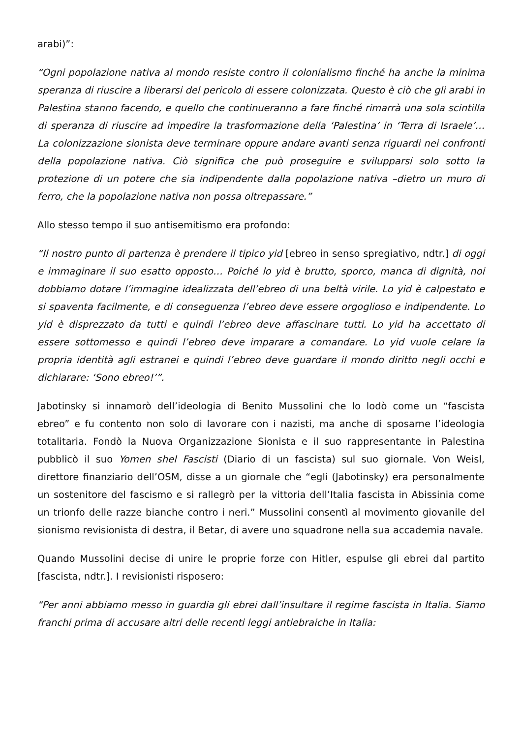arabi)”:
“Ogni popolazione nativa al mondo resiste contro il colonialismo finché ha anche la minima speranza di riuscire a liberarsi del pericolo di essere colonizzata. Questo è ciò che gli arabi in Palestina stanno facendo, e quello che continueranno a fare finché rimarrà una sola scintilla di speranza di riuscire ad impedire la trasformazione della ‘Palestina’ in ‘Terra di Israele’… La colonizzazione sionista deve terminare oppure andare avanti senza riguardi nei confronti della popolazione nativa. Ciò significa che può proseguire e svilupparsi solo sotto la protezione di un potere che sia indipendente dalla popolazione nativa –dietro un muro di ferro, che la popolazione nativa non possa oltrepassare.”
Allo stesso tempo il suo antisemitismo era profondo:
“Il nostro punto di partenza è prendere il tipico yid [ebreo in senso spregiativo, ndtr.] di oggi e immaginare il suo esatto opposto… Poiché lo yid è brutto, sporco, manca di dignità, noi dobbiamo dotare l’immagine idealizzata dell’ebreo di una beltà virile. Lo yid è calpestato e si spaventa facilmente, e di conseguenza l’ebreo deve essere orgoglioso e indipendente. Lo yid è disprezzato da tutti e quindi l’ebreo deve affascinare tutti. Lo yid ha accettato di essere sottomesso e quindi l’ebreo deve imparare a comandare. Lo yid vuole celare la propria identità agli estranei e quindi l’ebreo deve guardare il mondo diritto negli occhi e dichiarare: ‘Sono ebreo!’”.
Jabotinsky si innamorò dell’ideologia di Benito Mussolini che lo lodò come un “fascista ebreo” e fu contento non solo di lavorare con i nazisti, ma anche di sposarne l’ideologia totalitaria. Fondò la Nuova Organizzazione Sionista e il suo rappresentante in Palestina pubblicò il suo Yomen shel Fascisti (Diario di un fascista) sul suo giornale. Von Weisl, direttore finanziario dell’OSM, disse a un giornale che “egli (Jabotinsky) era personalmente un sostenitore del fascismo e si rallegrò per la vittoria dell’Italia fascista in Abissinia come un trionfo delle razze bianche contro i neri.” Mussolini consentì al movimento giovanile del sionismo revisionista di destra, il Betar, di avere uno squadrone nella sua accademia navale.
Quando Mussolini decise di unire le proprie forze con Hitler, espulse gli ebrei dal partito [fascista, ndtr.]. I revisionisti risposero:
“Per anni abbiamo messo in guardia gli ebrei dall’insultare il regime fascista in Italia. Siamo franchi prima di accusare altri delle recenti leggi antiebraiche in Italia: